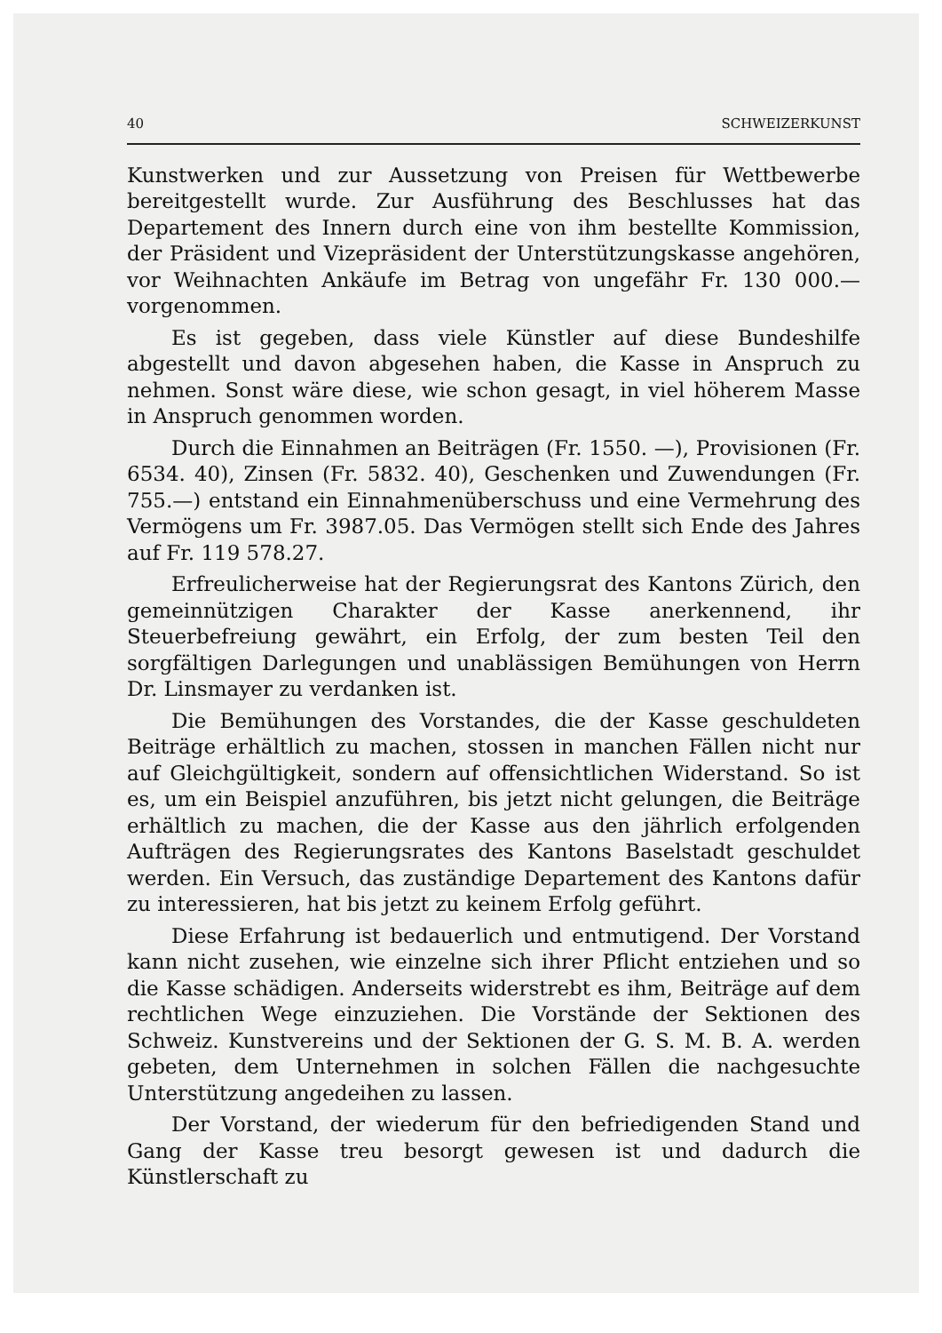40 SCHWEIZERKUNST
Kunstwerken und zur Aussetzung von Preisen für Wettbewerbe bereitgestellt wurde. Zur Ausführung des Beschlusses hat das Departement des Innern durch eine von ihm bestellte Kommission, der Präsident und Vizepräsident der Unterstützungskasse angehören, vor Weihnachten Ankäufe im Betrag von ungefähr Fr. 130 000.— vorgenommen.
Es ist gegeben, dass viele Künstler auf diese Bundeshilfe abgestellt und davon abgesehen haben, die Kasse in Anspruch zu nehmen. Sonst wäre diese, wie schon gesagt, in viel höherem Masse in Anspruch genommen worden.
Durch die Einnahmen an Beiträgen (Fr. 1550. —), Provisionen (Fr. 6534. 40), Zinsen (Fr. 5832. 40), Geschenken und Zuwendungen (Fr. 755.—) entstand ein Einnahmenüberschuss und eine Vermehrung des Vermögens um Fr. 3987.05. Das Vermögen stellt sich Ende des Jahres auf Fr. 119 578.27.
Erfreulicherweise hat der Regierungsrat des Kantons Zürich, den gemeinnützigen Charakter der Kasse anerkennend, ihr Steuerbefreiung gewährt, ein Erfolg, der zum besten Teil den sorgfältigen Darlegungen und unablässigen Bemühungen von Herrn Dr. Linsmayer zu verdanken ist.
Die Bemühungen des Vorstandes, die der Kasse geschuldeten Beiträge erhältlich zu machen, stossen in manchen Fällen nicht nur auf Gleichgültigkeit, sondern auf offensichtlichen Widerstand. So ist es, um ein Beispiel anzuführen, bis jetzt nicht gelungen, die Beiträge erhältlich zu machen, die der Kasse aus den jährlich erfolgenden Aufträgen des Regierungsrates des Kantons Baselstadt geschuldet werden. Ein Versuch, das zuständige Departement des Kantons dafür zu interessieren, hat bis jetzt zu keinem Erfolg geführt.
Diese Erfahrung ist bedauerlich und entmutigend. Der Vorstand kann nicht zusehen, wie einzelne sich ihrer Pflicht entziehen und so die Kasse schädigen. Anderseits widerstrebt es ihm, Beiträge auf dem rechtlichen Wege einzuziehen. Die Vorstände der Sektionen des Schweiz. Kunstvereins und der Sektionen der G. S. M. B. A. werden gebeten, dem Unternehmen in solchen Fällen die nachgesuchte Unterstützung angedeihen zu lassen.
Der Vorstand, der wiederum für den befriedigenden Stand und Gang der Kasse treu besorgt gewesen ist und dadurch die Künstlerschaft zu